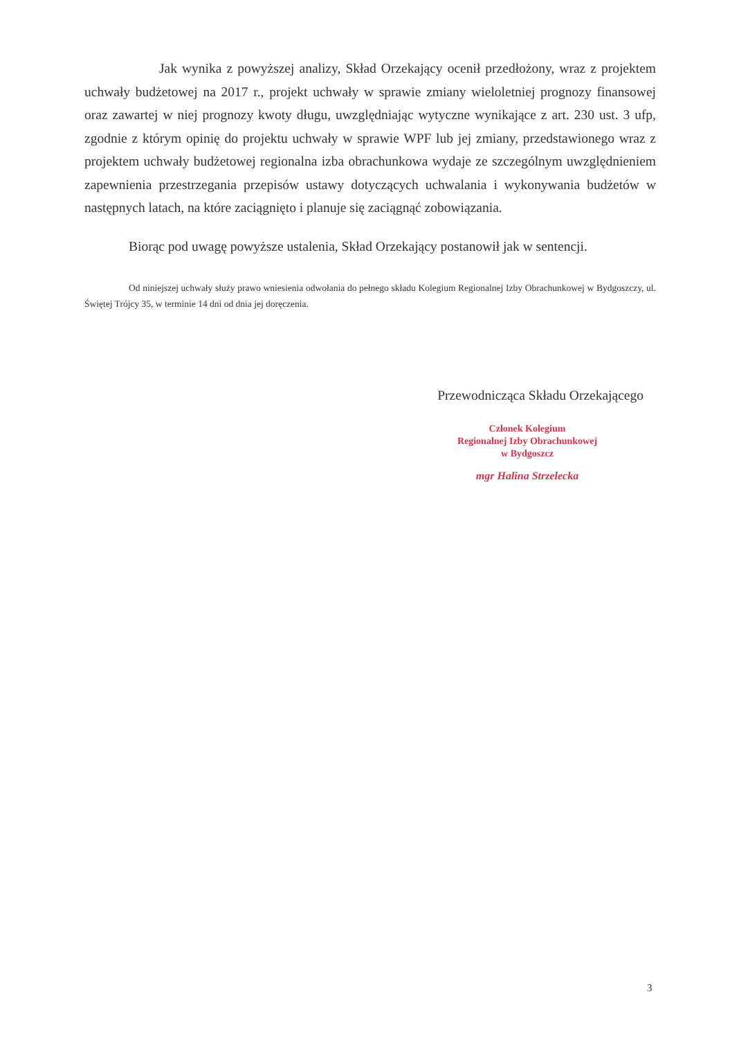Jak wynika z powyższej analizy, Skład Orzekający ocenił przedłożony, wraz z projektem uchwały budżetowej na 2017 r., projekt uchwały w sprawie zmiany wieloletniej prognozy finansowej oraz zawartej w niej prognozy kwoty długu, uwzględniając wytyczne wynikające z art. 230 ust. 3 ufp, zgodnie z którym opinię do projektu uchwały w sprawie WPF lub jej zmiany, przedstawionego wraz z projektem uchwały budżetowej regionalna izba obrachunkowa wydaje ze szczególnym uwzględnieniem zapewnienia przestrzegania przepisów ustawy dotyczących uchwalania i wykonywania budżetów w następnych latach, na które zaciągnięto i planuje się zaciągnąć zobowiązania.
Biorąc pod uwagę powyższe ustalenia, Skład Orzekający postanowił jak w sentencji.
Od niniejszej uchwały służy prawo wniesienia odwołania do pełnego składu Kolegium Regionalnej Izby Obrachunkowej w Bydgoszczy, ul. Świętej Trójcy 35, w terminie 14 dni od dnia jej doręczenia.
Przewodnicząca Składu Orzekającego
Członek Kolegium
Regionalnej Izby Obrachunkowej
w Bydgoszcz
mgr Halina Strzelecka
3